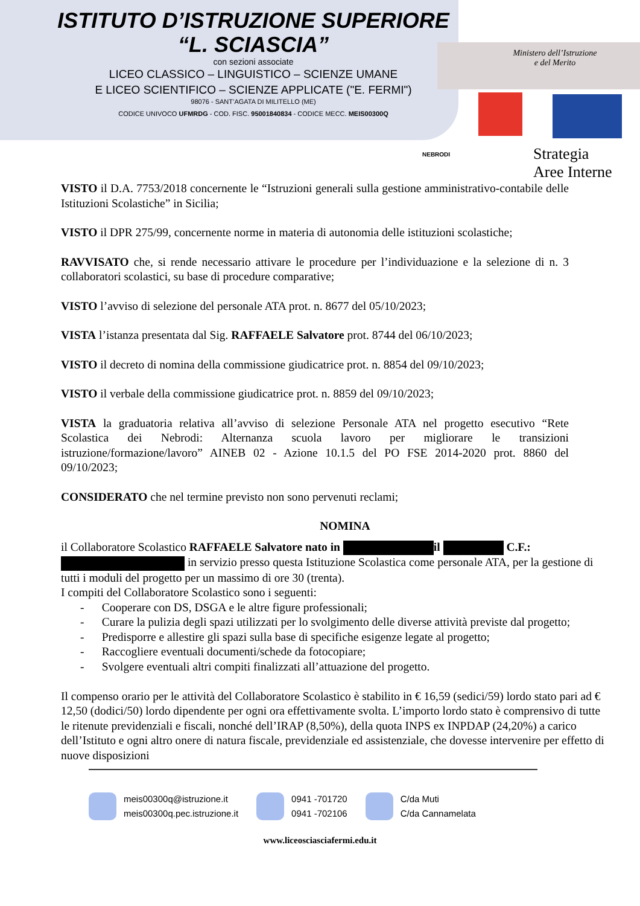ISTITUTO D’ISTRUZIONE SUPERIORE
“L. SCIASCIA”
con sezioni associate
LICEO CLASSICO – LINGUISTICO – SCIENZE UMANE
E LICEO SCIENTIFICO – SCIENZE APPLICATE ("E. FERMI")
98076 - SANT’AGATA DI MILITELLO (ME)
CODICE UNIVOCO UFMRDG - COD. FISC. 95001840834 - CODICE MECC. MEIS00300Q
Ministero dell’Istruzione
e del Merito
NEBRODI
Strategia
Aree Interne
VISTO il D.A. 7753/2018 concernente le “Istruzioni generali sulla gestione amministrativo-contabile delle Istituzioni Scolastiche” in Sicilia;
VISTO il DPR 275/99, concernente norme in materia di autonomia delle istituzioni scolastiche;
RAVVISATO che, si rende necessario attivare le procedure per l’individuazione e la selezione di n. 3 collaboratori scolastici, su base di procedure comparative;
VISTO l’avviso di selezione del personale ATA prot. n. 8677 del 05/10/2023;
VISTA l’istanza presentata dal Sig. RAFFAELE Salvatore prot. 8744 del 06/10/2023;
VISTO il decreto di nomina della commissione giudicatrice prot. n. 8854 del 09/10/2023;
VISTO il verbale della commissione giudicatrice prot. n. 8859 del 09/10/2023;
VISTA la graduatoria relativa all’avviso di selezione Personale ATA nel progetto esecutivo “Rete Scolastica dei Nebrodi: Alternanza scuola lavoro per migliorare le transizioni istruzione/formazione/lavoro” AINEB 02 - Azione 10.1.5 del PO FSE 2014-2020 prot. 8860 del 09/10/2023;
CONSIDERATO che nel termine previsto non sono pervenuti reclami;
NOMINA
il Collaboratore Scolastico RAFFAELE Salvatore nato in il C.F.:
in servizio presso questa Istituzione Scolastica come personale ATA, per la gestione di tutti i moduli del progetto per un massimo di ore 30 (trenta).
I compiti del Collaboratore Scolastico sono i seguenti:
- Cooperare con DS, DSGA e le altre figure professionali;
- Curare la pulizia degli spazi utilizzati per lo svolgimento delle diverse attività previste dal progetto;
- Predisporre e allestire gli spazi sulla base di specifiche esigenze legate al progetto;
- Raccogliere eventuali documenti/schede da fotocopiare;
- Svolgere eventuali altri compiti finalizzati all’attuazione del progetto.
Il compenso orario per le attività del Collaboratore Scolastico è stabilito in € 16,59 (sedici/59) lordo stato pari ad € 12,50 (dodici/50) lordo dipendente per ogni ora effettivamente svolta. L’importo lordo stato è comprensivo di tutte le ritenute previdenziali e fiscali, nonché dell’IRAP (8,50%), della quota INPS ex INPDAP (24,20%) a carico dell’Istituto e ogni altro onere di natura fiscale, previdenziale ed assistenziale, che dovesse intervenire per effetto di nuove disposizioni
meis00300q@istruzione.it
meis00300q.pec.istruzione.it
0941 -701720
0941 -702106
C/da Muti
C/da Cannamelata
www.liceosciasciafermi.edu.it